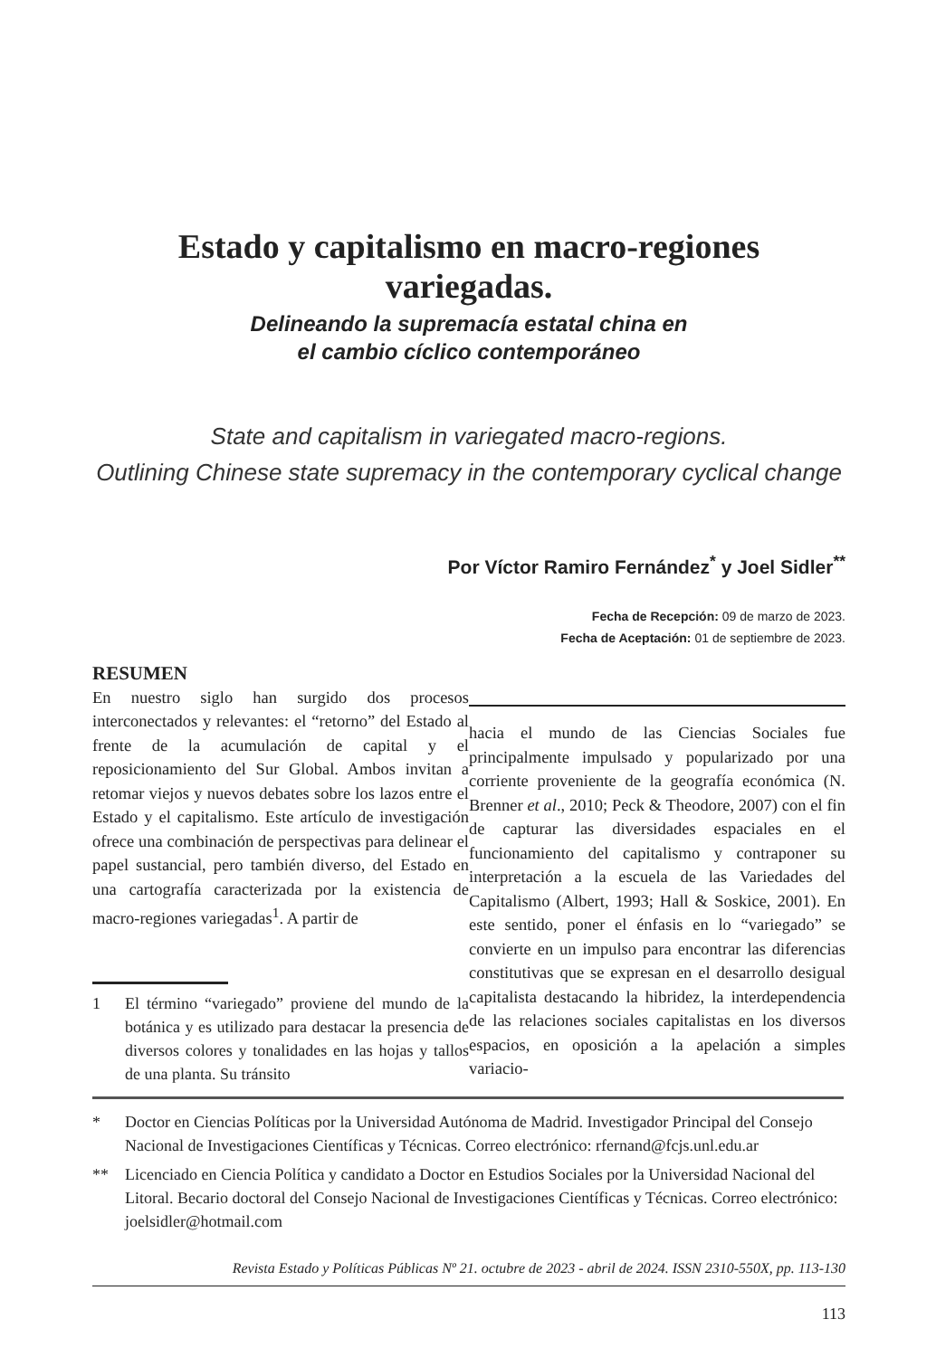Estado y capitalismo en macro-regiones variegadas.
Delineando la supremacía estatal china en
el cambio cíclico contemporáneo
State and capitalism in variegated macro-regions.
Outlining Chinese state supremacy in the contemporary cyclical change
Por Víctor Ramiro Fernández<sup>*</sup> y Joel Sidler<sup>**</sup>
Fecha de Recepción: 09 de marzo de 2023.
Fecha de Aceptación: 01 de septiembre de 2023.
RESUMEN
En nuestro siglo han surgido dos procesos interconectados y relevantes: el “retorno” del Estado al frente de la acumulación de capital y el reposicionamiento del Sur Global. Ambos invitan a retomar viejos y nuevos debates sobre los lazos entre el Estado y el capitalismo. Este artículo de investigación ofrece una combinación de perspectivas para delinear el papel sustancial, pero también diverso, del Estado en una cartografía caracterizada por la existencia de macro-regiones variegadas<sup>1</sup>. A partir de
1 El término “variegado” proviene del mundo de la botánica y es utilizado para destacar la presencia de diversos colores y tonalidades en las hojas y tallos de una planta. Su tránsito
hacia el mundo de las Ciencias Sociales fue principalmente impulsado y popularizado por una corriente proveniente de la geografía económica (N. Brenner et al., 2010; Peck & Theodore, 2007) con el fin de capturar las diversidades espaciales en el funcionamiento del capitalismo y contraponer su interpretación a la escuela de las Variedades del Capitalismo (Albert, 1993; Hall & Soskice, 2001). En este sentido, poner el énfasis en lo “variegado” se convierte en un impulso para encontrar las diferencias constitutivas que se expresan en el desarrollo desigual capitalista destacando la hibridez, la interdependencia de las relaciones sociales capitalistas en los diversos espacios, en oposición a la apelación a simples variacio-
* Doctor en Ciencias Políticas por la Universidad Autónoma de Madrid. Investigador Principal del Consejo Nacional de Investigaciones Científicas y Técnicas. Correo electrónico: rfernand@fcjs.unl.edu.ar
** Licenciado en Ciencia Política y candidato a Doctor en Estudios Sociales por la Universidad Nacional del Litoral. Becario doctoral del Consejo Nacional de Investigaciones Científicas y Técnicas. Correo electrónico: joelsidler@hotmail.com
Revista Estado y Políticas Públicas Nº 21. octubre de 2023 - abril de 2024. ISSN 2310-550X, pp. 113-130
113